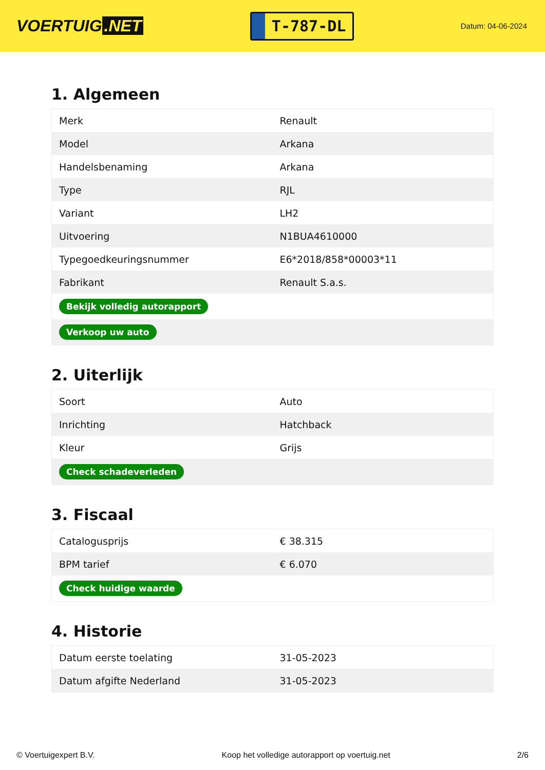VOERTUIG.NET
T-787-DL
Datum: 04-06-2024
1. Algemeen
| Merk | Renault |
| Model | Arkana |
| Handelsbenaming | Arkana |
| Type | RJL |
| Variant | LH2 |
| Uitvoering | N1BUA4610000 |
| Typegoedkeuringsnummer | E6*2018/858*00003*11 |
| Fabrikant | Renault S.a.s. |
| Bekijk volledig autorapport | |
| Verkoop uw auto | |
2. Uiterlijk
| Soort | Auto |
| Inrichting | Hatchback |
| Kleur | Grijs |
| Check schadeverleden | |
3. Fiscaal
| Catalogusprijs | € 38.315 |
| BPM tarief | € 6.070 |
| Check huidige waarde | |
4. Historie
| Datum eerste toelating | 31-05-2023 |
| Datum afgifte Nederland | 31-05-2023 |
© Voertuigexpert B.V. Koop het volledige autorapport op voertuig.net 2/6